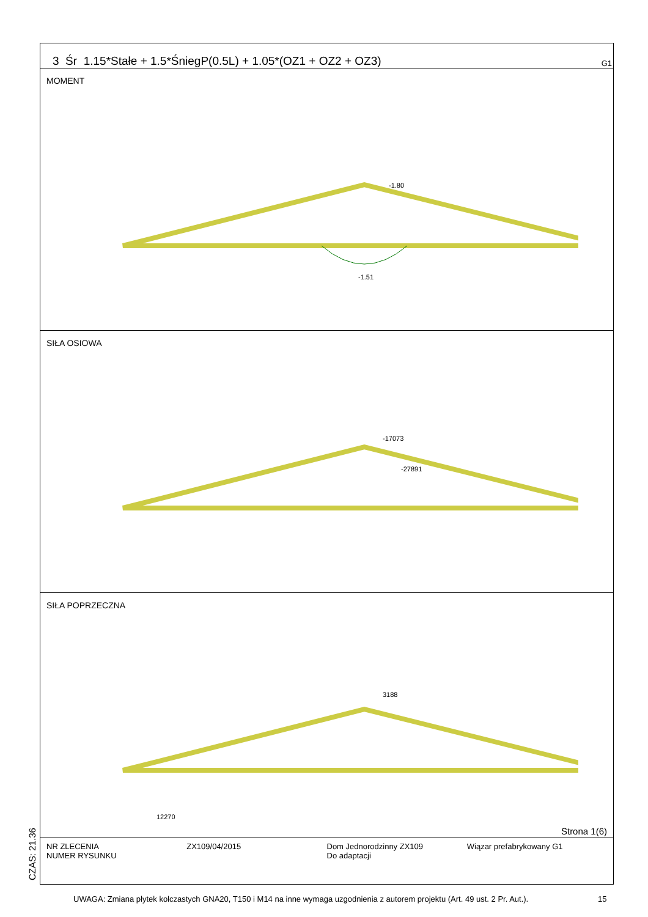3 Śr 1.15*Stałe + 1.5*ŚniegP(0.5L) + 1.05*(OZ1 + OZ2 + OZ3) G1
MOMENT
-1.51
-1.80
SIŁA OSIOWA
-17073
-27891
SIŁA POPRZECZNA
3188
12270
Strona 1(6)
NR ZLECENIA
NUMER RYSUNKU
ZX109/04/2015 Dom Jednorodzinny ZX109
Do adaptacji
Wiązar prefabrykowany G1
CZAS: 21.36
UWAGA: Zmiana płytek kolczastych GNA20, T150 i M14 na inne wymaga uzgodnienia z autorem projektu (Art. 49 ust. 2 Pr. Aut.).
15